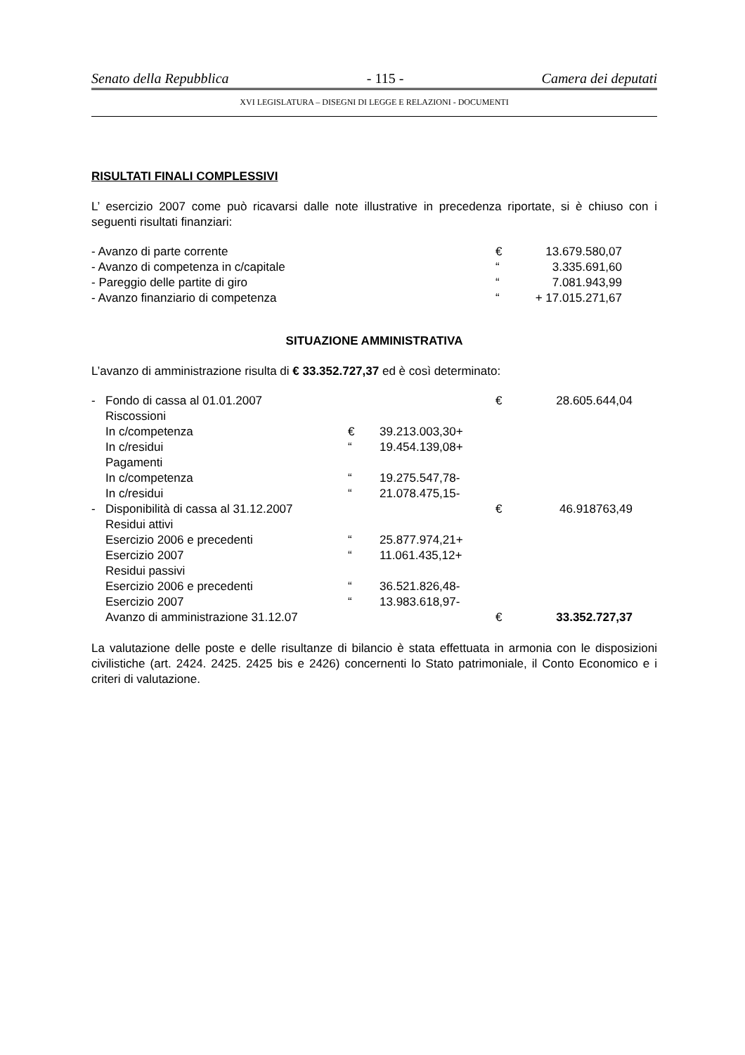Senato della Repubblica - 115 - Camera dei deputati
XVI LEGISLATURA – DISEGNI DI LEGGE E RELAZIONI - DOCUMENTI
RISULTATI FINALI COMPLESSIVI
L’ esercizio 2007 come può ricavarsi dalle note illustrative in precedenza riportate, si è chiuso con i seguenti risultati finanziari:
| - Avanzo di parte corrente | € | 13.679.580,07 |
| - Avanzo di competenza in c/capitale | “ | 3.335.691,60 |
| - Pareggio delle partite di giro | “ | 7.081.943,99 |
| - Avanzo finanziario di competenza | “ | + 17.015.271,67 |
SITUAZIONE AMMINISTRATIVA
L’avanzo di amministrazione risulta di € 33.352.727,37 ed è così determinato:
| - | Fondo di cassa al 01.01.2007 | | | € | 28.605.644,04 |
| | Riscossioni | | | | |
| | In c/competenza | € | 39.213.003,30+ | | |
| | In c/residui | “ | 19.454.139,08+ | | |
| | Pagamenti | | | | |
| | In c/competenza | “ | 19.275.547,78- | | |
| | In c/residui | “ | 21.078.475,15- | | |
| - | Disponibilità di cassa al 31.12.2007 | | | € | 46.918763,49 |
| | Residui attivi | | | | |
| | Esercizio 2006 e precedenti | “ | 25.877.974,21+ | | |
| | Esercizio 2007 | “ | 11.061.435,12+ | | |
| | Residui passivi | | | | |
| | Esercizio 2006 e precedenti | “ | 36.521.826,48- | | |
| | Esercizio 2007 | “ | 13.983.618,97- | | |
| | Avanzo di amministrazione 31.12.07 | | | € | 33.352.727,37 |
La valutazione delle poste e delle risultanze di bilancio è stata effettuata in armonia con le disposizioni civilistiche (art. 2424. 2425. 2425 bis e 2426) concernenti lo Stato patrimoniale, il Conto Economico e i criteri di valutazione.